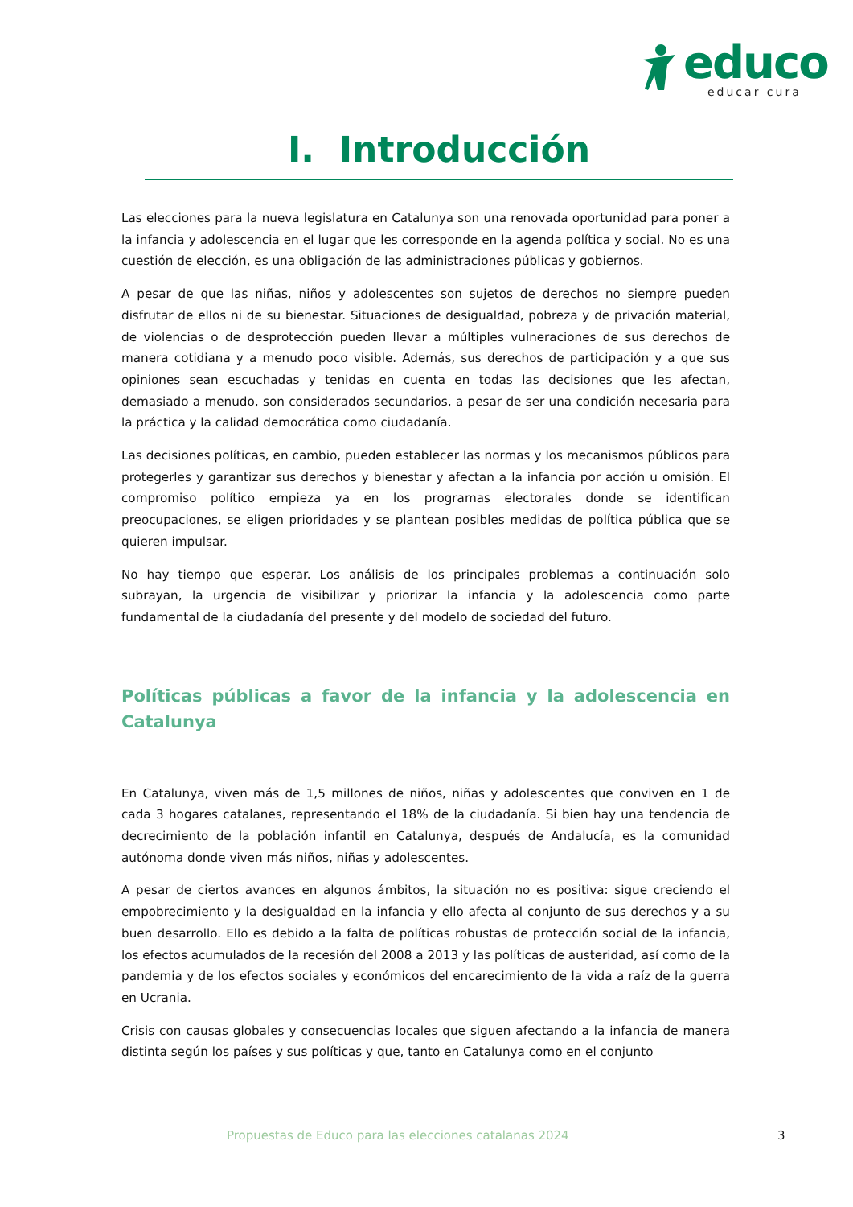educo
educar cura
I. Introducción
Las elecciones para la nueva legislatura en Catalunya son una renovada oportunidad para poner a la infancia y adolescencia en el lugar que les corresponde en la agenda política y social. No es una cuestión de elección, es una obligación de las administraciones públicas y gobiernos.
A pesar de que las niñas, niños y adolescentes son sujetos de derechos no siempre pueden disfrutar de ellos ni de su bienestar. Situaciones de desigualdad, pobreza y de privación material, de violencias o de desprotección pueden llevar a múltiples vulneraciones de sus derechos de manera cotidiana y a menudo poco visible. Además, sus derechos de participación y a que sus opiniones sean escuchadas y tenidas en cuenta en todas las decisiones que les afectan, demasiado a menudo, son considerados secundarios, a pesar de ser una condición necesaria para la práctica y la calidad democrática como ciudadanía.
Las decisiones políticas, en cambio, pueden establecer las normas y los mecanismos públicos para protegerles y garantizar sus derechos y bienestar y afectan a la infancia por acción u omisión. El compromiso político empieza ya en los programas electorales donde se identifican preocupaciones, se eligen prioridades y se plantean posibles medidas de política pública que se quieren impulsar.
No hay tiempo que esperar. Los análisis de los principales problemas a continuación solo subrayan, la urgencia de visibilizar y priorizar la infancia y la adolescencia como parte fundamental de la ciudadanía del presente y del modelo de sociedad del futuro.
Políticas públicas a favor de la infancia y la adolescencia en Catalunya
En Catalunya, viven más de 1,5 millones de niños, niñas y adolescentes que conviven en 1 de cada 3 hogares catalanes, representando el 18% de la ciudadanía. Si bien hay una tendencia de decrecimiento de la población infantil en Catalunya, después de Andalucía, es la comunidad autónoma donde viven más niños, niñas y adolescentes.
A pesar de ciertos avances en algunos ámbitos, la situación no es positiva: sigue creciendo el empobrecimiento y la desigualdad en la infancia y ello afecta al conjunto de sus derechos y a su buen desarrollo. Ello es debido a la falta de políticas robustas de protección social de la infancia, los efectos acumulados de la recesión del 2008 a 2013 y las políticas de austeridad, así como de la pandemia y de los efectos sociales y económicos del encarecimiento de la vida a raíz de la guerra en Ucrania.
Crisis con causas globales y consecuencias locales que siguen afectando a la infancia de manera distinta según los países y sus políticas y que, tanto en Catalunya como en el conjunto
Propuestas de Educo para las elecciones catalanas 2024
3